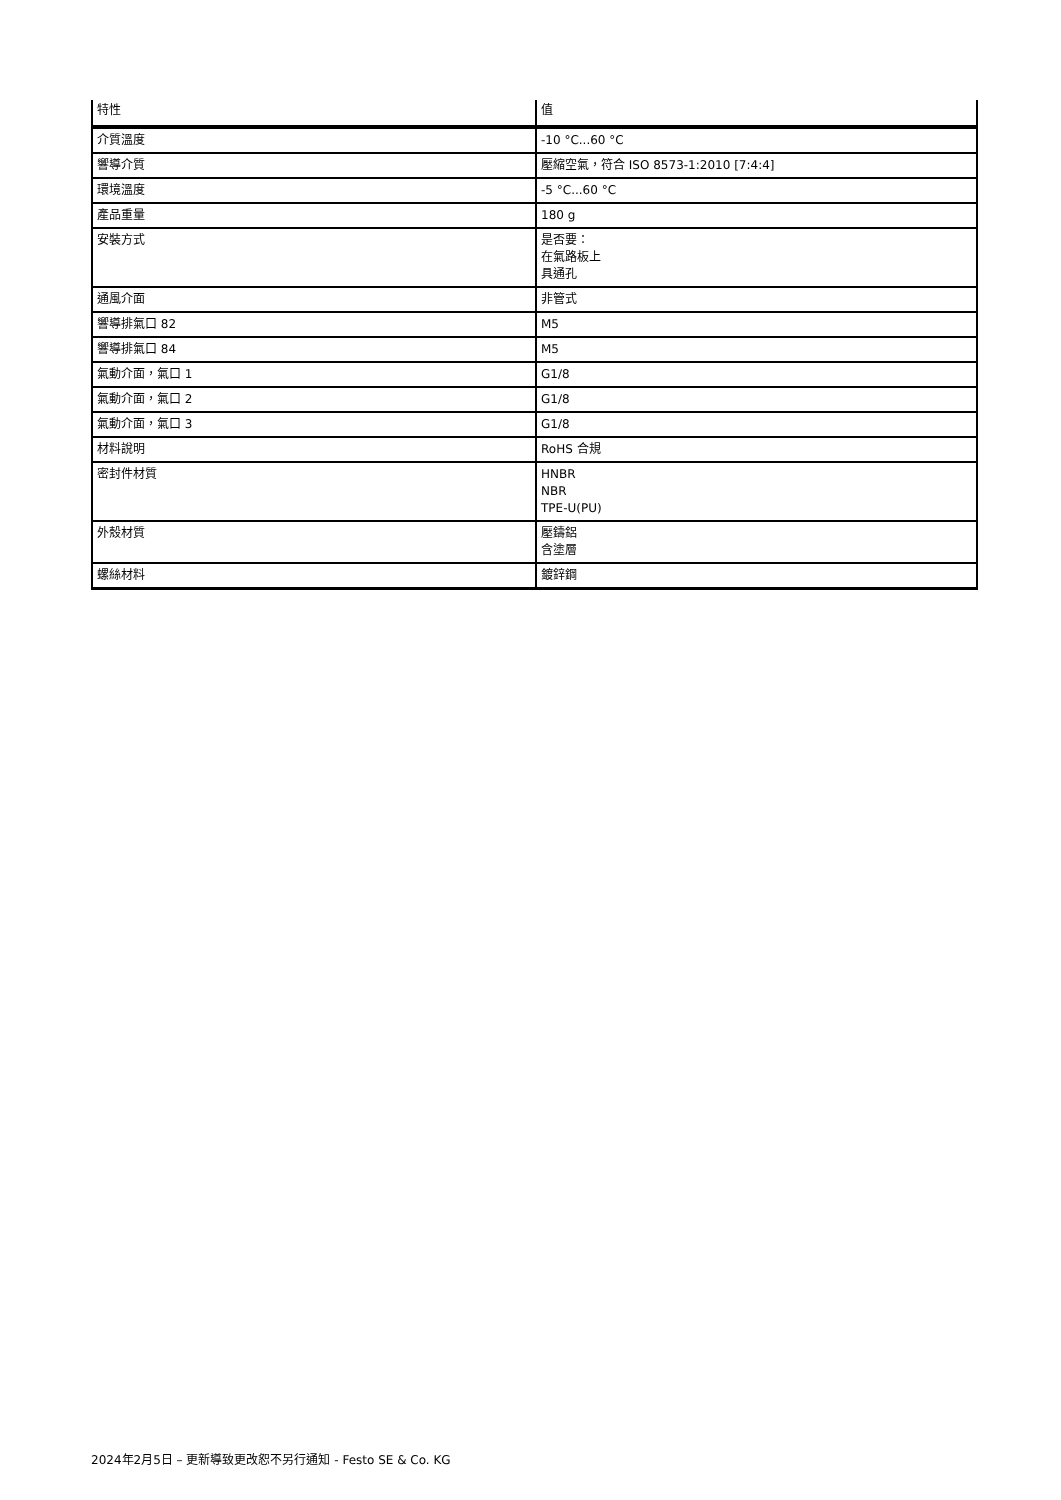| 特性 | 值 |
| --- | --- |
| 介質溫度 | -10 °C...60 °C |
| 響導介質 | 壓縮空氣，符合 ISO 8573-1:2010 [7:4:4] |
| 環境溫度 | -5 °C...60 °C |
| 產品重量 | 180 g |
| 安裝方式 | 是否要： 在氣路板上 具通孔 |
| 通風介面 | 非管式 |
| 響導排氣口 82 | M5 |
| 響導排氣口 84 | M5 |
| 氣動介面，氣口 1 | G1/8 |
| 氣動介面，氣口 2 | G1/8 |
| 氣動介面，氣口 3 | G1/8 |
| 材料說明 | RoHS 合規 |
| 密封件材質 | HNBR NBR TPE-U(PU) |
| 外殼材質 | 壓鑄鋁 含塗層 |
| 螺絲材料 | 鍍鋅鋼 |
2024年2月5日 – 更新導致更改恕不另行通知 - Festo SE & Co. KG